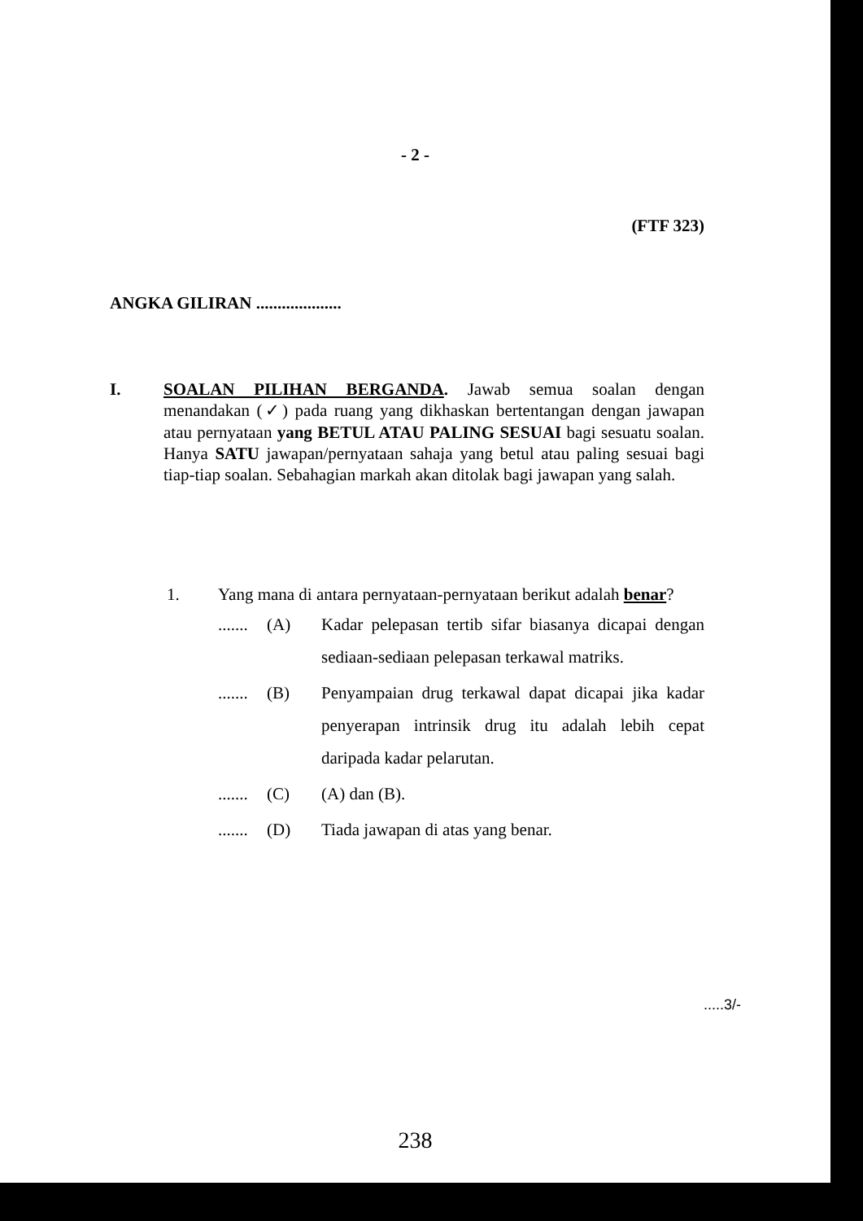- 2 -
(FTF 323)
ANGKA GILIRAN ....................
I. SOALAN PILIHAN BERGANDA. Jawab semua soalan dengan menandakan (✓) pada ruang yang dikhaskan bertentangan dengan jawapan atau pernyataan yang BETUL ATAU PALING SESUAI bagi sesuatu soalan. Hanya SATU jawapan/pernyataan sahaja yang betul atau paling sesuai bagi tiap-tiap soalan. Sebahagian markah akan ditolak bagi jawapan yang salah.
1. Yang mana di antara pernyataan-pernyataan berikut adalah benar?
.......
(A) Kadar pelepasan tertib sifar biasanya dicapai dengan sediaan-sediaan pelepasan terkawal matriks.
.......
(B) Penyampaian drug terkawal dapat dicapai jika kadar penyerapan intrinsik drug itu adalah lebih cepat daripada kadar pelarutan.
.......
(C) (A) dan (B).
.......
(D) Tiada jawapan di atas yang benar.
.....3/-
238